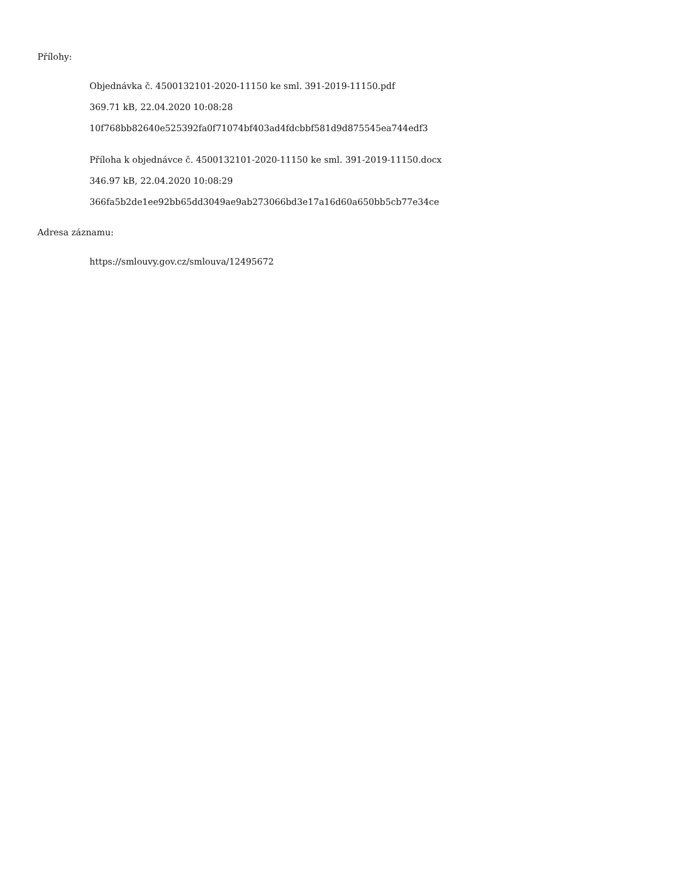Přílohy:
Objednávka č. 4500132101-2020-11150 ke sml. 391-2019-11150.pdf
369.71 kB, 22.04.2020 10:08:28
10f768bb82640e525392fa0f71074bf403ad4fdcbbf581d9d875545ea744edf3
Příloha k objednávce č. 4500132101-2020-11150 ke sml. 391-2019-11150.docx
346.97 kB, 22.04.2020 10:08:29
366fa5b2de1ee92bb65dd3049ae9ab273066bd3e17a16d60a650bb5cb77e34ce
Adresa záznamu:
https://smlouvy.gov.cz/smlouva/12495672